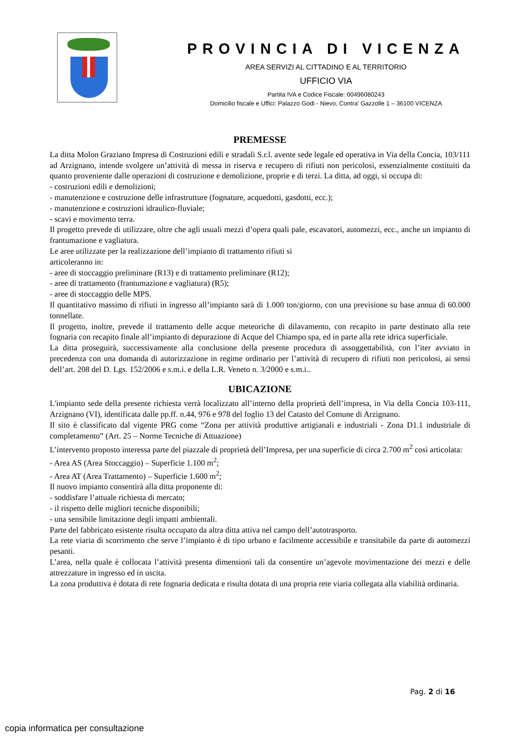PROVINCIA DI VICENZA
AREA SERVIZI AL CITTADINO E AL TERRITORIO
UFFICIO VIA
Partita IVA e Codice Fiscale: 00496080243
Domicilio fiscale e Uffici: Palazzo Godi - Nievo, Contra’ Gazzolle 1 – 36100 VICENZA
PREMESSE
La ditta Molon Graziano Impresa di Costruzioni edili e stradali S.r.l. avente sede legale ed operativa in Via della Concia, 103/111 ad Arzignano, intende svolgere un’attività di messa in riserva e recupero di rifiuti non pericolosi, essenzialmente costituiti da quanto proveniente dalle operazioni di costruzione e demolizione, proprie e di terzi. La ditta, ad oggi, si occupa di:
- costruzioni edili e demolizioni;
- manutenzione e costruzione delle infrastrutture (fognature, acquedotti, gasdotti, ecc.);
- manutenzione e costruzioni idraulico-fluviale;
- scavi e movimento terra.
Il progetto prevede di utilizzare, oltre che agli usuali mezzi d’opera quali pale, escavatori, automezzi, ecc., anche un impianto di frantumazione e vagliatura.
Le aree utilizzate per la realizzazione dell’impianto di trattamento rifiuti si
articoleranno in:
- aree di stoccaggio preliminare (R13) e di trattamento preliminare (R12);
- aree di trattamento (frantumazione e vagliatura) (R5);
- aree di stoccaggio delle MPS.
Il quantitativo massimo di rifiuti in ingresso all’impianto sarà di 1.000 ton/giorno, con una previsione su base annua di 60.000 tonnellate.
Il progetto, inoltre, prevede il trattamento delle acque meteoriche di dilavamento, con recapito in parte destinato alla rete fognaria con recapito finale all’impianto di depurazione di Acque del Chiampo spa, ed in parte alla rete idrica superficiale.
La ditta proseguirà, successivamente alla conclusione della presente procedura di assoggettabilità, con l’iter avviato in precedenza con una domanda di autorizzazione in regime ordinario per l’attività di recupero di rifiuti non pericolosi, ai sensi dell’art. 208 del D. Lgs. 152/2006 e s.m.i. e della L.R. Veneto n. 3/2000 e s.m.i..
UBICAZIONE
L'impianto sede della presente richiesta verrà localizzato all’interno della proprietà dell’impresa, in Via della Concia 103-111, Arzignano (VI), identificata dalle pp.ff. n.44, 976 e 978 del foglio 13 del Catasto del Comune di Arzignano.
Il sito è classificato dal vigente PRG come “Zona per attività produttive artigianali e industriali - Zona D1.1 industriale di completamento” (Art. 25 – Norme Tecniche di Attuazione)
L’intervento proposto interessa parte del piazzale di proprietà dell’Impresa, per una superficie di circa 2.700 m<sup>2</sup> così articolata:
- Area AS (Area Stoccaggio) – Superficie 1.100 m<sup>2</sup>;
- Area AT (Area Trattamento) – Superficie 1.600 m<sup>2</sup>;
Il nuovo impianto consentirà alla ditta proponente di:
- soddisfare l’attuale richiesta di mercato;
- il rispetto delle migliori tecniche disponibili;
- una sensibile limitazione degli impatti ambientali.
Parte del fabbricato esistente risulta occupato da altra ditta attiva nel campo dell’autotrasporto.
La rete viaria di scorrimento che serve l’impianto è di tipo urbano e facilmente accessibile e transitabile da parte di automezzi pesanti.
L’area, nella quale è collocata l’attività presenta dimensioni tali da consentire un’agevole movimentazione dei mezzi e delle attrezzature in ingresso ed in uscita.
La zona produttiva è dotata di rete fognaria dedicata e risulta dotata di una propria rete viaria collegata alla viabilità ordinaria.
Pag. 2 di 16
copia informatica per consultazione